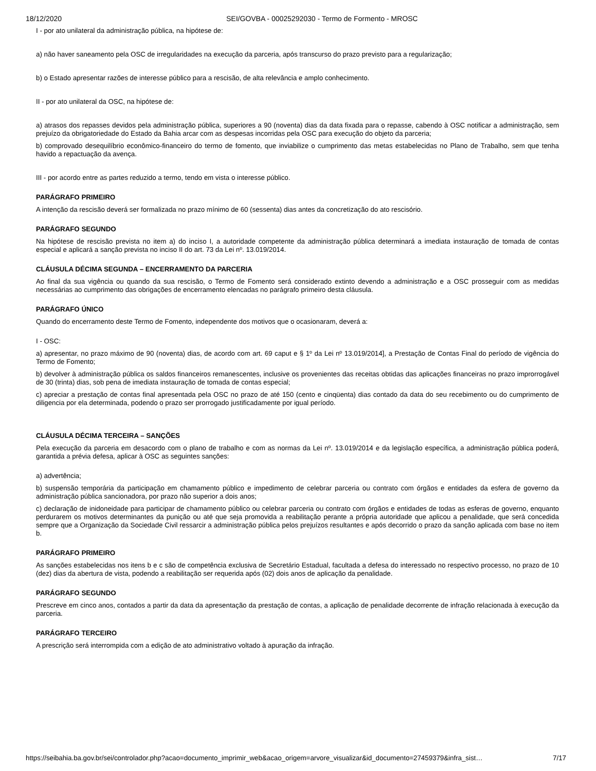18/12/2020 SEI/GOVBA - 00025292030 - Termo de Formento - MROSC
I - por ato unilateral da administração pública, na hipótese de:
a) não haver saneamento pela OSC de irregularidades na execução da parceria, após transcurso do prazo previsto para a regularização;
b) o Estado apresentar razões de interesse público para a rescisão, de alta relevância e amplo conhecimento.
II - por ato unilateral da OSC, na hipótese de:
a) atrasos dos repasses devidos pela administração pública, superiores a 90 (noventa) dias da data fixada para o repasse, cabendo à OSC notificar a administração, sem prejuízo da obrigatoriedade do Estado da Bahia arcar com as despesas incorridas pela OSC para execução do objeto da parceria;
b) comprovado desequilíbrio econômico-financeiro do termo de fomento, que inviabilize o cumprimento das metas estabelecidas no Plano de Trabalho, sem que tenha havido a repactuação da avença.
III - por acordo entre as partes reduzido a termo, tendo em vista o interesse público.
PARÁGRAFO PRIMEIRO
A intenção da rescisão deverá ser formalizada no prazo mínimo de 60 (sessenta) dias antes da concretização do ato rescisório.
PARÁGRAFO SEGUNDO
Na hipótese de rescisão prevista no item a) do inciso I, a autoridade competente da administração pública determinará a imediata instauração de tomada de contas especial e aplicará a sanção prevista no inciso II do art. 73 da Lei nº. 13.019/2014.
CLÁUSULA DÉCIMA SEGUNDA – ENCERRAMENTO DA PARCERIA
Ao final da sua vigência ou quando da sua rescisão, o Termo de Fomento será considerado extinto devendo a administração e a OSC prosseguir com as medidas necessárias ao cumprimento das obrigações de encerramento elencadas no parágrafo primeiro desta cláusula.
PARÁGRAFO ÚNICO
Quando do encerramento deste Termo de Fomento, independente dos motivos que o ocasionaram, deverá a:
I - OSC:
a) apresentar, no prazo máximo de 90 (noventa) dias, de acordo com art. 69 caput e § 1º da Lei nº 13.019/2014], a Prestação de Contas Final do período de vigência do Termo de Fomento;
b) devolver à administração pública os saldos financeiros remanescentes, inclusive os provenientes das receitas obtidas das aplicações financeiras no prazo improrrogável de 30 (trinta) dias, sob pena de imediata instauração de tomada de contas especial;
c) apreciar a prestação de contas final apresentada pela OSC no prazo de até 150 (cento e cinqüenta) dias contado da data do seu recebimento ou do cumprimento de diligencia por ela determinada, podendo o prazo ser prorrogado justificadamente por igual período.
CLÁUSULA DÉCIMA TERCEIRA – SANÇÕES
Pela execução da parceria em desacordo com o plano de trabalho e com as normas da Lei nº. 13.019/2014 e da legislação específica, a administração pública poderá, garantida a prévia defesa, aplicar à OSC as seguintes sanções:
a) advertência;
b) suspensão temporária da participação em chamamento público e impedimento de celebrar parceria ou contrato com órgãos e entidades da esfera de governo da administração pública sancionadora, por prazo não superior a dois anos;
c) declaração de inidoneidade para participar de chamamento público ou celebrar parceria ou contrato com órgãos e entidades de todas as esferas de governo, enquanto perdurarem os motivos determinantes da punição ou até que seja promovida a reabilitação perante a própria autoridade que aplicou a penalidade, que será concedida sempre que a Organização da Sociedade Civil ressarcir a administração pública pelos prejuízos resultantes e após decorrido o prazo da sanção aplicada com base no item b.
PARÁGRAFO PRIMEIRO
As sanções estabelecidas nos itens b e c são de competência exclusiva de Secretário Estadual, facultada a defesa do interessado no respectivo processo, no prazo de 10 (dez) dias da abertura de vista, podendo a reabilitação ser requerida após (02) dois anos de aplicação da penalidade.
PARÁGRAFO SEGUNDO
Prescreve em cinco anos, contados a partir da data da apresentação da prestação de contas, a aplicação de penalidade decorrente de infração relacionada à execução da parceria.
PARÁGRAFO TERCEIRO
A prescrição será interrompida com a edição de ato administrativo voltado à apuração da infração.
https://seibahia.ba.gov.br/sei/controlador.php?acao=documento_imprimir_web&acao_origem=arvore_visualizar&id_documento=27459379&infra_sist… 7/17